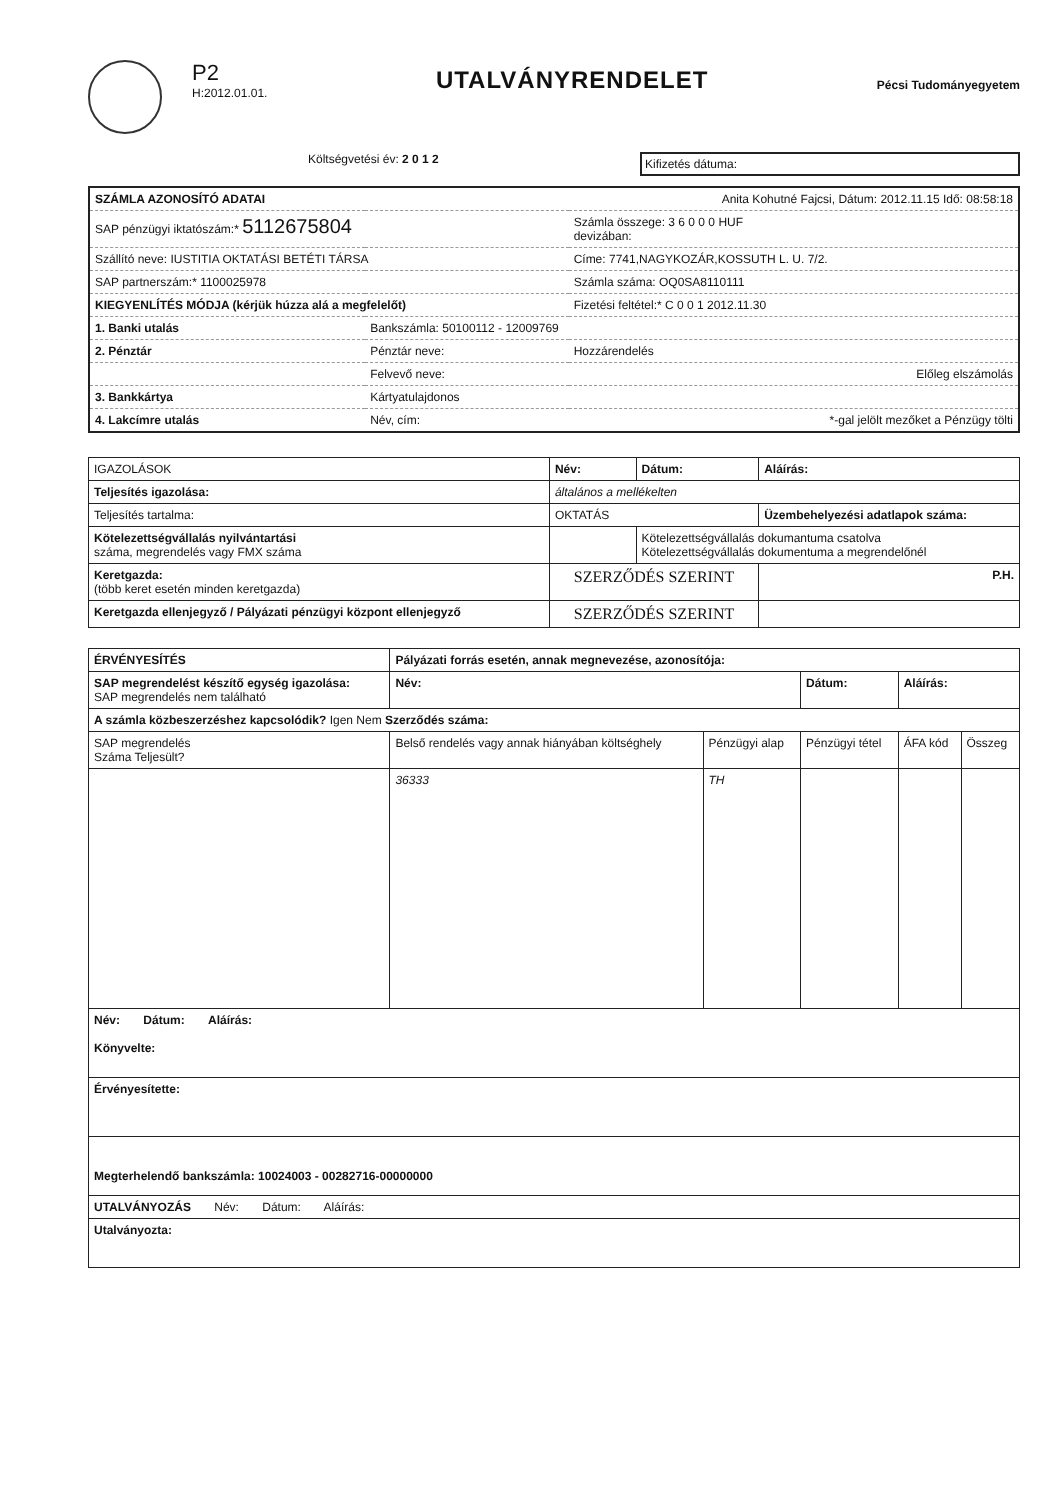P2
H:2012.01.01.
UTALVÁNYRENDELET
Pécsi Tudományegyetem
Költségvetési év: 2 0 1 2
Kifizetés dátuma:
| SZÁMLA AZONOSÍTÓ ADATAI | | Anita Kohutné Fajcsi, Dátum: 2012.11.15 Idő: 08:58:18 |
| SAP pénzügyi iktatószám:* 5112675804 | | Számla összege: 3 6 0 0 0 HUF devizában: |
| Szállító neve: IUSTITIA OKTATÁSI BETÉTI TÁRSA | | Címe: 7741,NAGYKOZÁR,KOSSUTH L. U. 7/2. |
| SAP partnerszám:* 1100025978 | | Számla száma: OQ0SA8110111 |
| KIEGYENLÍTÉS MÓDJA (kérjük húzza alá a megfelelőt) | | Fizetési feltétel:* C 0 0 1 2012.11.30 |
| 1. Banki utalás | Bankszámla: 50100112 - 12009769 | |
| 2. Pénztár | Pénztár neve: | Hozzárendelés |
| | Felvevő neve: | Előleg elszámolás |
| 3. Bankkártya | Kártyatulajdonos | |
| 4. Lakcímre utalás | Név, cím: | *-gal jelölt mezőket a Pénzügy tölti |
| IGAZOLÁSOK | Név: | Dátum: | Aláírás: |
| --- | --- | --- | --- |
| Teljesítés igazolása: | általános a mellékelten | | |
| Teljesítés tartalma: | OKTATÁS | | Üzembehelyezési adatlapok száma: |
| Kötelezettségvállalás nyilvántartási száma, megrendelés vagy FMX száma | | Kötelezettségvállalás dokumantuma csatolva Kötelezettségvállalás dokumentuma a megrendelőnél | |
| Keretgazda: (több keret esetén minden keretgazda) | SZERZŐDÉS SZERINT | | P.H. |
| Keretgazda ellenjegyző / Pályázati pénzügyi központ ellenjegyző | SZERZŐDÉS SZERINT | | |
| ÉRVÉNYESÍTÉS | Pályázati forrás esetén, annak megnevezése, azonosítója: | | | | |
| --- | --- | --- | --- | --- | --- |
| SAP megrendelést készítő egység igazolása: SAP megrendelés nem található | Név: | | Dátum: | Aláírás: | |
| A számla közbeszerzéshez kapcsolódik? Igen Nem Szerződés száma: | | | | | |
| SAP megrendelés Száma Teljesült? | Belső rendelés vagy annak hiányában költséghely | Pénzügyi alap | Pénzügyi tétel | ÁFA kód | Összeg |
| | 36333 | TH | | | |
| Név: Dátum: Aláírás: Könyvelte: | | | | | |
| Érvényesítette: | | | | | |
| Megterhelendő bankszámla: 10024003 - 00282716-00000000 | | | | | |
| UTALVÁNYOZÁS Név: Dátum: Aláírás: | | | | | |
| Utalványozta: | | | | | |